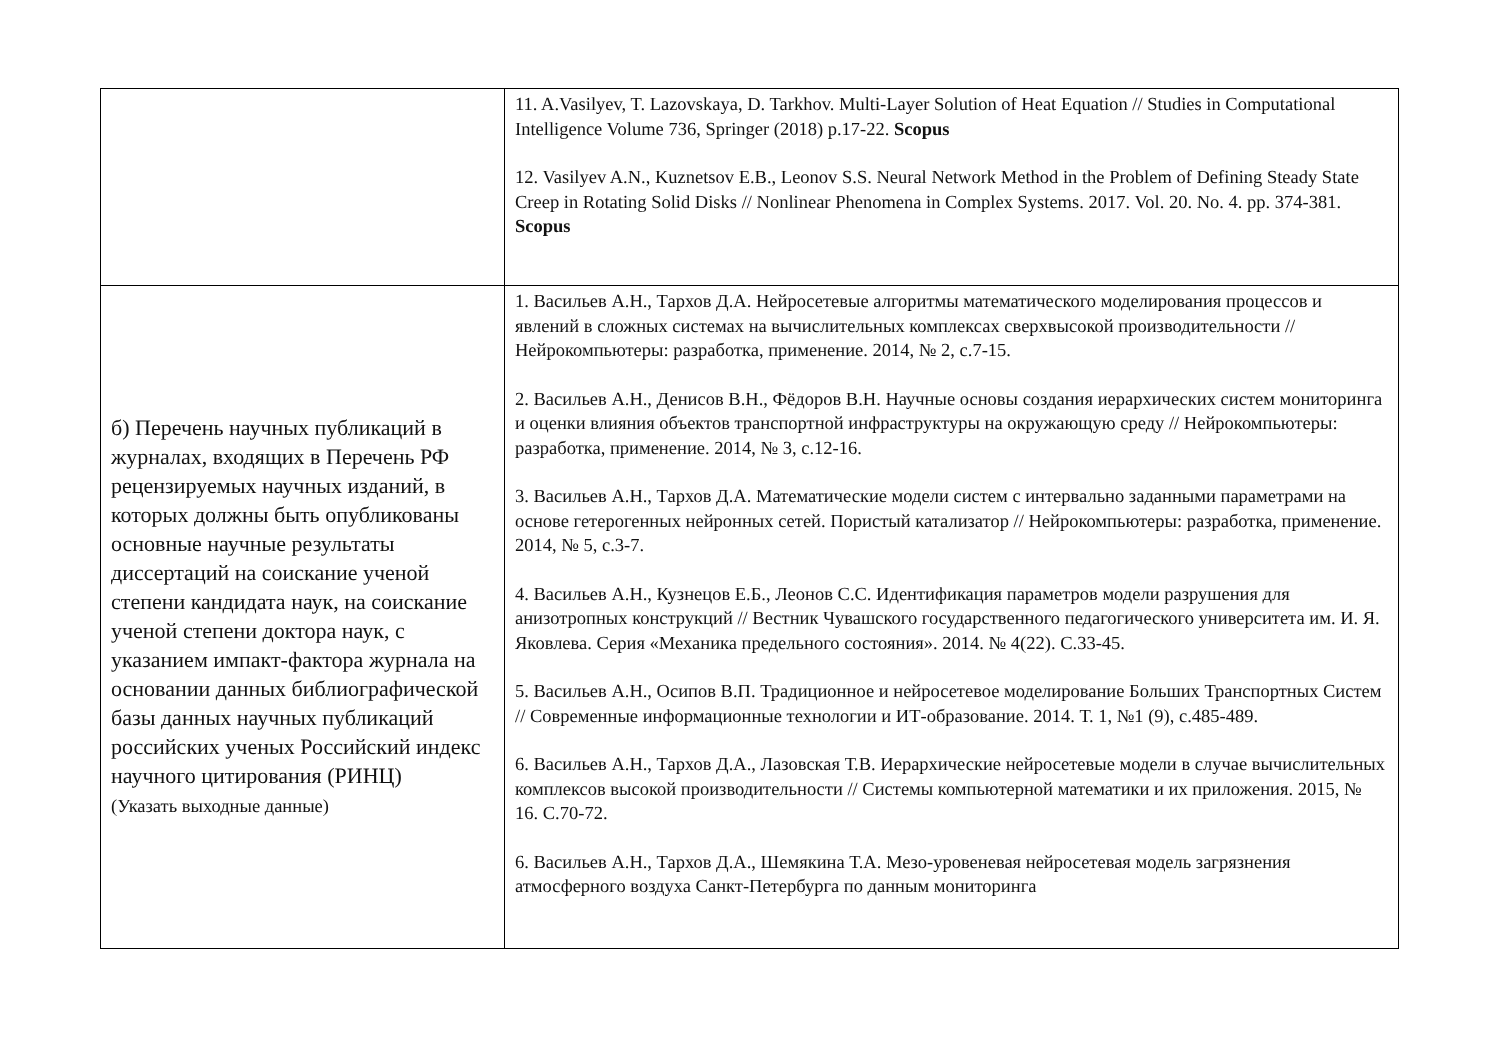| | 11. A.Vasilyev, T. Lazovskaya, D. Tarkhov. Multi-Layer Solution of Heat Equation // Studies in Computational Intelligence Volume 736, Springer (2018) p.17-22. Scopus 12. Vasilyev A.N., Kuznetsov E.B., Leonov S.S. Neural Network Method in the Problem of Defining Steady State Creep in Rotating Solid Disks // Nonlinear Phenomena in Complex Systems. 2017. Vol. 20. No. 4. pp. 374-381. Scopus |
| б) Перечень научных публикаций в журналах, входящих в Перечень РФ рецензируемых научных изданий, в которых должны быть опубликованы основные научные результаты диссертаций на соискание ученой степени кандидата наук, на соискание ученой степени доктора наук, с указанием импакт-фактора журнала на основании данных библиографической базы данных научных публикаций российских ученых Российский индекс научного цитирования (РИНЦ) (Указать выходные данные) | 1. Васильев А.Н., Тархов Д.А. Нейросетевые алгоритмы математического моделирования процессов и явлений в сложных системах на вычислительных комплексах сверхвысокой производительности // Нейрокомпьютеры: разработка, применение. 2014, № 2, с.7-15. 2. Васильев А.Н., Денисов В.Н., Фёдоров В.Н. Научные основы создания иерархических систем мониторинга и оценки влияния объектов транспортной инфраструктуры на окружающую среду // Нейрокомпьютеры: разработка, применение. 2014, № 3, с.12-16. 3. Васильев А.Н., Тархов Д.А. Математические модели систем с интервально заданными параметрами на основе гетерогенных нейронных сетей. Пористый катализатор // Нейрокомпьютеры: разработка, применение. 2014, № 5, с.3-7. 4. Васильев А.Н., Кузнецов Е.Б., Леонов С.С. Идентификация параметров модели разрушения для анизотропных конструкций // Вестник Чувашского государственного педагогического университета им. И. Я. Яковлева. Серия «Механика предельного состояния». 2014. № 4(22). С.33-45. 5. Васильев А.Н., Осипов В.П. Традиционное и нейросетевое моделирование Больших Транспортных Систем // Современные информационные технологии и ИТ-образование. 2014. Т. 1, №1 (9), с.485-489. 6. Васильев А.Н., Тархов Д.А., Лазовская Т.В. Иерархические нейросетевые модели в случае вычислительных комплексов высокой производительности // Системы компьютерной математики и их приложения. 2015, № 16. С.70-72. 6. Васильев А.Н., Тархов Д.А., Шемякина Т.А. Мезо-уровеневая нейросетевая модель загрязнения атмосферного воздуха Санкт-Петербурга по данным мониторинга |